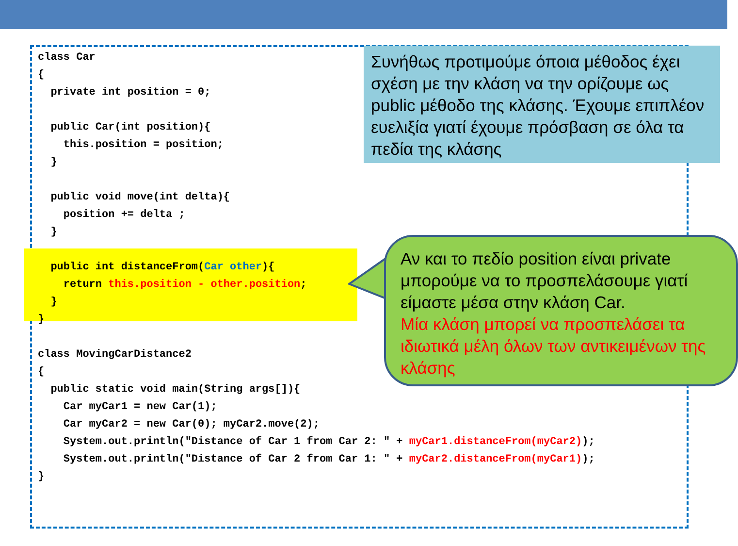class Car
{
  private int position = 0;

  public Car(int position){
    this.position = position;
  }

  public void move(int delta){
    position += delta ;
  }

  public int distanceFrom(Car other){
    return this.position - other.position;
  }
}

class MovingCarDistance2
{
  public static void main(String args[]){
    Car myCar1 = new Car(1);
    Car myCar2 = new Car(0); myCar2.move(2);
    System.out.println("Distance of Car 1 from Car 2: " + myCar1.distanceFrom(myCar2));
    System.out.println("Distance of Car 2 from Car 1: " + myCar2.distanceFrom(myCar1));
}
Συνήθως προτιμούμε όποια μέθοδος έχει σχέση με την κλάση να την ορίζουμε ως public μέθοδο της κλάσης. Έχουμε επιπλέον ευελιξία γιατί έχουμε πρόσβαση σε όλα τα πεδία της κλάσης
Αν και το πεδίο position είναι private μπορούμε να το προσπελάσουμε γιατί είμαστε μέσα στην κλάση Car.
Μία κλάση μπορεί να προσπελάσει τα ιδιωτικά μέλη όλων των αντικειμένων της κλάσης